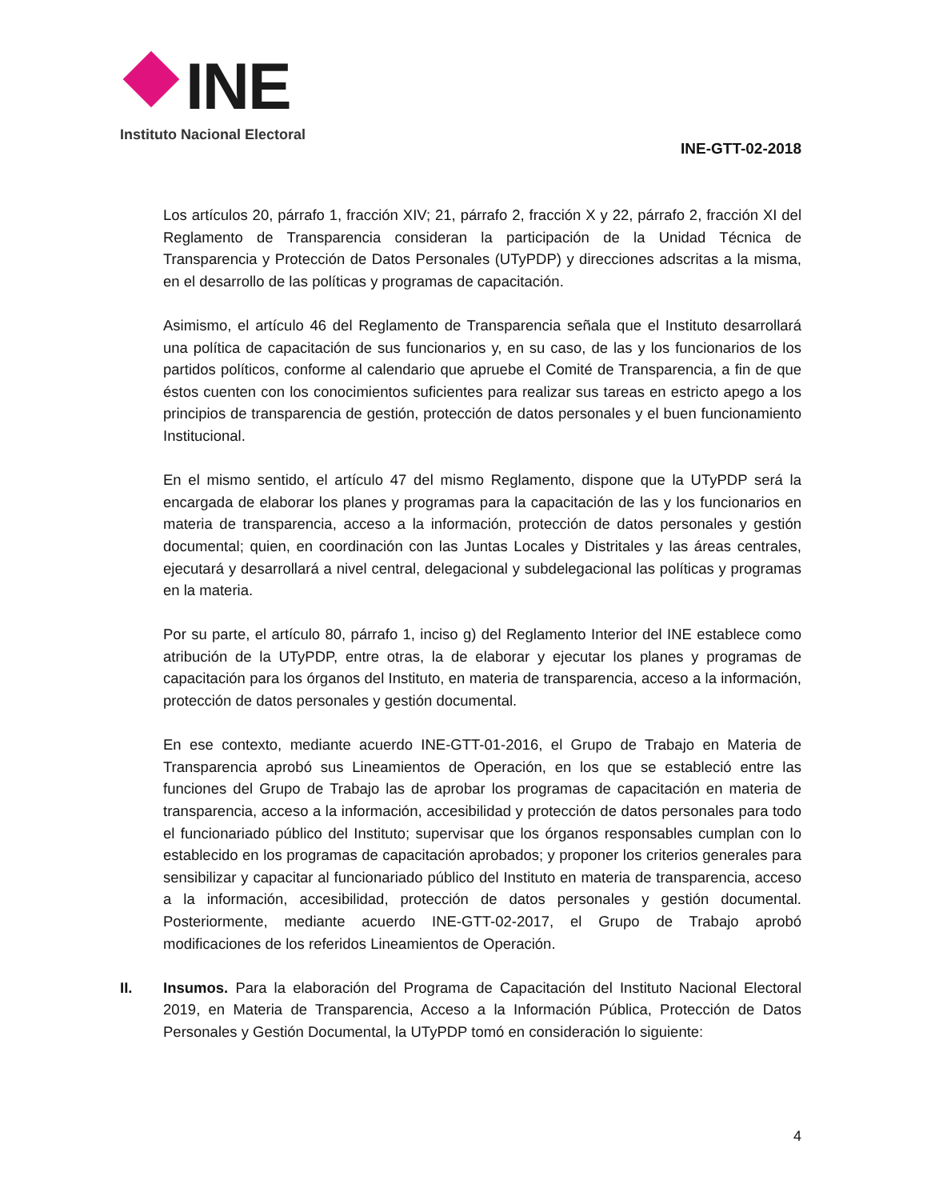INE
Instituto Nacional Electoral
INE-GTT-02-2018
Los artículos 20, párrafo 1, fracción XIV; 21, párrafo 2, fracción X y 22, párrafo 2, fracción XI del Reglamento de Transparencia consideran la participación de la Unidad Técnica de Transparencia y Protección de Datos Personales (UTyPDP) y direcciones adscritas a la misma, en el desarrollo de las políticas y programas de capacitación.
Asimismo, el artículo 46 del Reglamento de Transparencia señala que el Instituto desarrollará una política de capacitación de sus funcionarios y, en su caso, de las y los funcionarios de los partidos políticos, conforme al calendario que apruebe el Comité de Transparencia, a fin de que éstos cuenten con los conocimientos suficientes para realizar sus tareas en estricto apego a los principios de transparencia de gestión, protección de datos personales y el buen funcionamiento Institucional.
En el mismo sentido, el artículo 47 del mismo Reglamento, dispone que la UTyPDP será la encargada de elaborar los planes y programas para la capacitación de las y los funcionarios en materia de transparencia, acceso a la información, protección de datos personales y gestión documental; quien, en coordinación con las Juntas Locales y Distritales y las áreas centrales, ejecutará y desarrollará a nivel central, delegacional y subdelegacional las políticas y programas en la materia.
Por su parte, el artículo 80, párrafo 1, inciso g) del Reglamento Interior del INE establece como atribución de la UTyPDP, entre otras, la de elaborar y ejecutar los planes y programas de capacitación para los órganos del Instituto, en materia de transparencia, acceso a la información, protección de datos personales y gestión documental.
En ese contexto, mediante acuerdo INE-GTT-01-2016, el Grupo de Trabajo en Materia de Transparencia aprobó sus Lineamientos de Operación, en los que se estableció entre las funciones del Grupo de Trabajo las de aprobar los programas de capacitación en materia de transparencia, acceso a la información, accesibilidad y protección de datos personales para todo el funcionariado público del Instituto; supervisar que los órganos responsables cumplan con lo establecido en los programas de capacitación aprobados; y proponer los criterios generales para sensibilizar y capacitar al funcionariado público del Instituto en materia de transparencia, acceso a la información, accesibilidad, protección de datos personales y gestión documental. Posteriormente, mediante acuerdo INE-GTT-02-2017, el Grupo de Trabajo aprobó modificaciones de los referidos Lineamientos de Operación.
II. Insumos. Para la elaboración del Programa de Capacitación del Instituto Nacional Electoral 2019, en Materia de Transparencia, Acceso a la Información Pública, Protección de Datos Personales y Gestión Documental, la UTyPDP tomó en consideración lo siguiente:
4